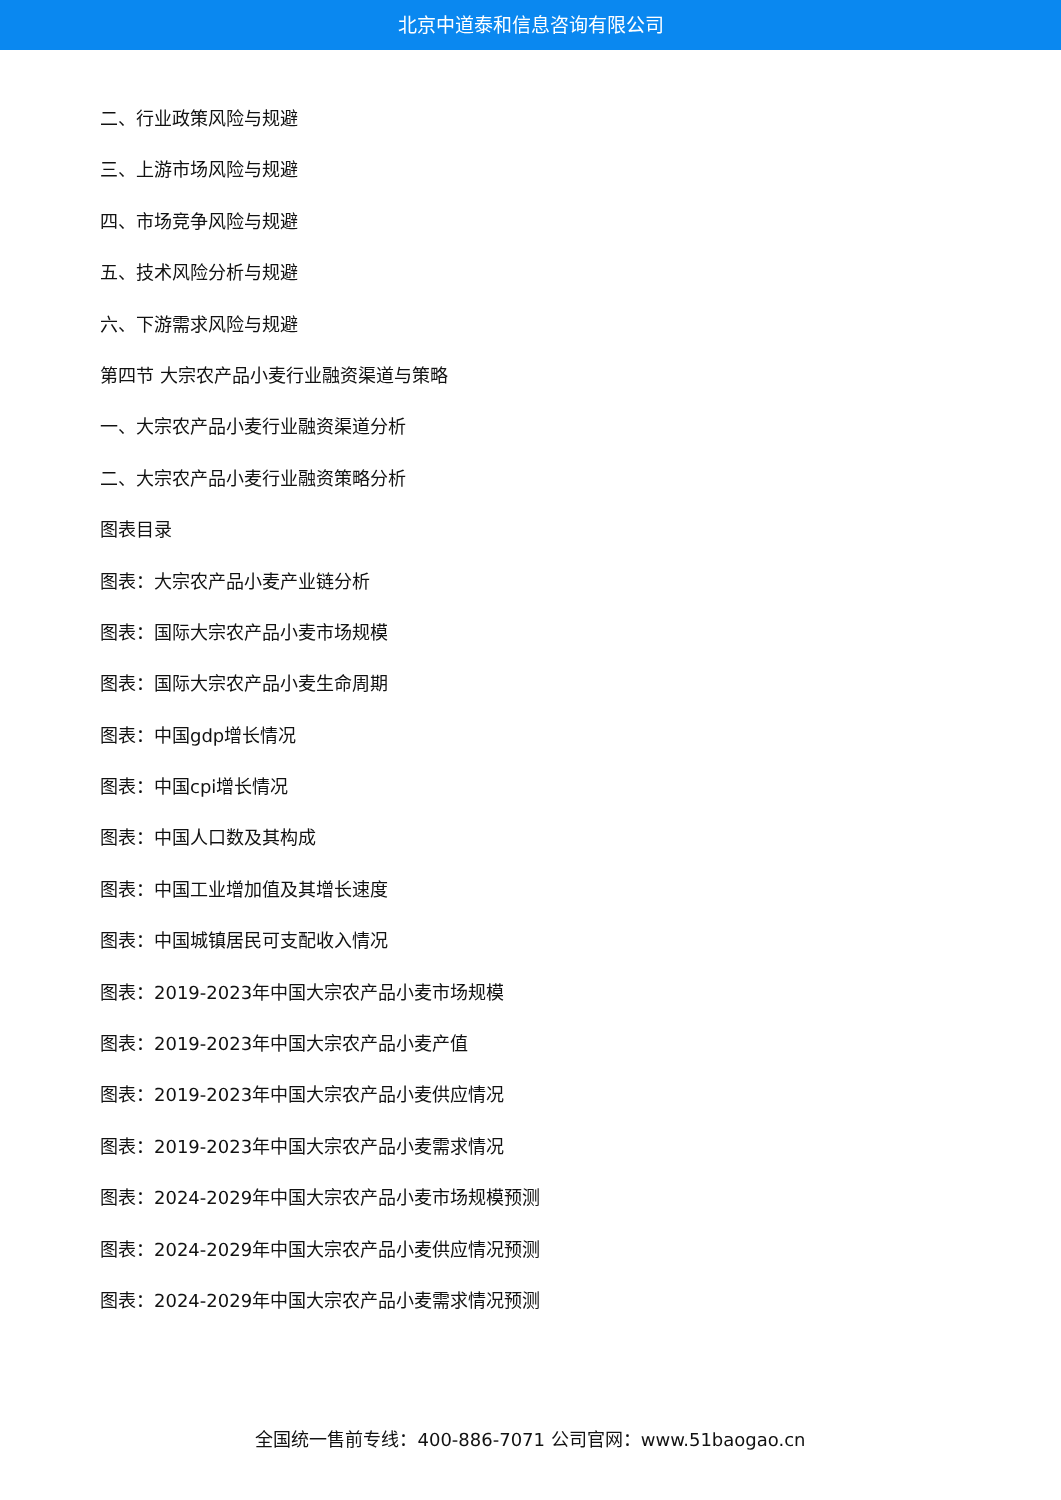北京中道泰和信息咨询有限公司
二、行业政策风险与规避
三、上游市场风险与规避
四、市场竞争风险与规避
五、技术风险分析与规避
六、下游需求风险与规避
第四节 大宗农产品小麦行业融资渠道与策略
一、大宗农产品小麦行业融资渠道分析
二、大宗农产品小麦行业融资策略分析
图表目录
图表：大宗农产品小麦产业链分析
图表：国际大宗农产品小麦市场规模
图表：国际大宗农产品小麦生命周期
图表：中国gdp增长情况
图表：中国cpi增长情况
图表：中国人口数及其构成
图表：中国工业增加值及其增长速度
图表：中国城镇居民可支配收入情况
图表：2019-2023年中国大宗农产品小麦市场规模
图表：2019-2023年中国大宗农产品小麦产值
图表：2019-2023年中国大宗农产品小麦供应情况
图表：2019-2023年中国大宗农产品小麦需求情况
图表：2024-2029年中国大宗农产品小麦市场规模预测
图表：2024-2029年中国大宗农产品小麦供应情况预测
图表：2024-2029年中国大宗农产品小麦需求情况预测
全国统一售前专线：400-886-7071 公司官网：www.51baogao.cn